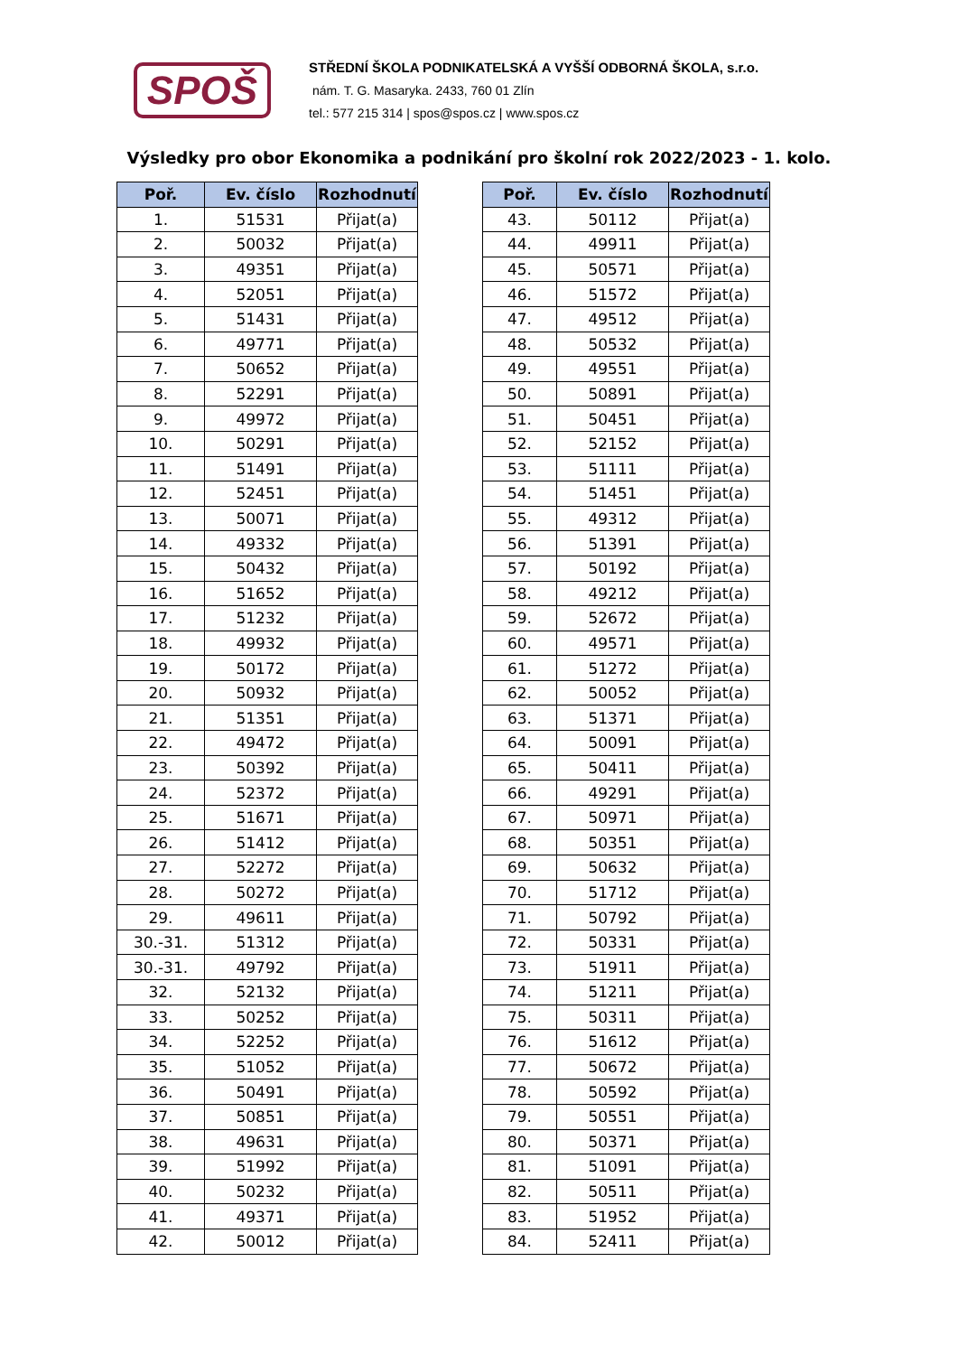SPOŠ
STŘEDNÍ ŠKOLA PODNIKATELSKÁ A VYŠŠÍ ODBORNÁ ŠKOLA, s.r.o.
nám. T. G. Masaryka. 2433, 760 01 Zlín
tel.: 577 215 314 | spos@spos.cz | www.spos.cz
Výsledky pro obor Ekonomika a podnikání pro školní rok 2022/2023 - 1. kolo.
| Poř. | Ev. číslo | Rozhodnutí |
| --- | --- | --- |
| 1. | 51531 | Přijat(a) |
| 2. | 50032 | Přijat(a) |
| 3. | 49351 | Přijat(a) |
| 4. | 52051 | Přijat(a) |
| 5. | 51431 | Přijat(a) |
| 6. | 49771 | Přijat(a) |
| 7. | 50652 | Přijat(a) |
| 8. | 52291 | Přijat(a) |
| 9. | 49972 | Přijat(a) |
| 10. | 50291 | Přijat(a) |
| 11. | 51491 | Přijat(a) |
| 12. | 52451 | Přijat(a) |
| 13. | 50071 | Přijat(a) |
| 14. | 49332 | Přijat(a) |
| 15. | 50432 | Přijat(a) |
| 16. | 51652 | Přijat(a) |
| 17. | 51232 | Přijat(a) |
| 18. | 49932 | Přijat(a) |
| 19. | 50172 | Přijat(a) |
| 20. | 50932 | Přijat(a) |
| 21. | 51351 | Přijat(a) |
| 22. | 49472 | Přijat(a) |
| 23. | 50392 | Přijat(a) |
| 24. | 52372 | Přijat(a) |
| 25. | 51671 | Přijat(a) |
| 26. | 51412 | Přijat(a) |
| 27. | 52272 | Přijat(a) |
| 28. | 50272 | Přijat(a) |
| 29. | 49611 | Přijat(a) |
| 30.-31. | 51312 | Přijat(a) |
| 30.-31. | 49792 | Přijat(a) |
| 32. | 52132 | Přijat(a) |
| 33. | 50252 | Přijat(a) |
| 34. | 52252 | Přijat(a) |
| 35. | 51052 | Přijat(a) |
| 36. | 50491 | Přijat(a) |
| 37. | 50851 | Přijat(a) |
| 38. | 49631 | Přijat(a) |
| 39. | 51992 | Přijat(a) |
| 40. | 50232 | Přijat(a) |
| 41. | 49371 | Přijat(a) |
| 42. | 50012 | Přijat(a) |
| Poř. | Ev. číslo | Rozhodnutí |
| --- | --- | --- |
| 43. | 50112 | Přijat(a) |
| 44. | 49911 | Přijat(a) |
| 45. | 50571 | Přijat(a) |
| 46. | 51572 | Přijat(a) |
| 47. | 49512 | Přijat(a) |
| 48. | 50532 | Přijat(a) |
| 49. | 49551 | Přijat(a) |
| 50. | 50891 | Přijat(a) |
| 51. | 50451 | Přijat(a) |
| 52. | 52152 | Přijat(a) |
| 53. | 51111 | Přijat(a) |
| 54. | 51451 | Přijat(a) |
| 55. | 49312 | Přijat(a) |
| 56. | 51391 | Přijat(a) |
| 57. | 50192 | Přijat(a) |
| 58. | 49212 | Přijat(a) |
| 59. | 52672 | Přijat(a) |
| 60. | 49571 | Přijat(a) |
| 61. | 51272 | Přijat(a) |
| 62. | 50052 | Přijat(a) |
| 63. | 51371 | Přijat(a) |
| 64. | 50091 | Přijat(a) |
| 65. | 50411 | Přijat(a) |
| 66. | 49291 | Přijat(a) |
| 67. | 50971 | Přijat(a) |
| 68. | 50351 | Přijat(a) |
| 69. | 50632 | Přijat(a) |
| 70. | 51712 | Přijat(a) |
| 71. | 50792 | Přijat(a) |
| 72. | 50331 | Přijat(a) |
| 73. | 51911 | Přijat(a) |
| 74. | 51211 | Přijat(a) |
| 75. | 50311 | Přijat(a) |
| 76. | 51612 | Přijat(a) |
| 77. | 50672 | Přijat(a) |
| 78. | 50592 | Přijat(a) |
| 79. | 50551 | Přijat(a) |
| 80. | 50371 | Přijat(a) |
| 81. | 51091 | Přijat(a) |
| 82. | 50511 | Přijat(a) |
| 83. | 51952 | Přijat(a) |
| 84. | 52411 | Přijat(a) |